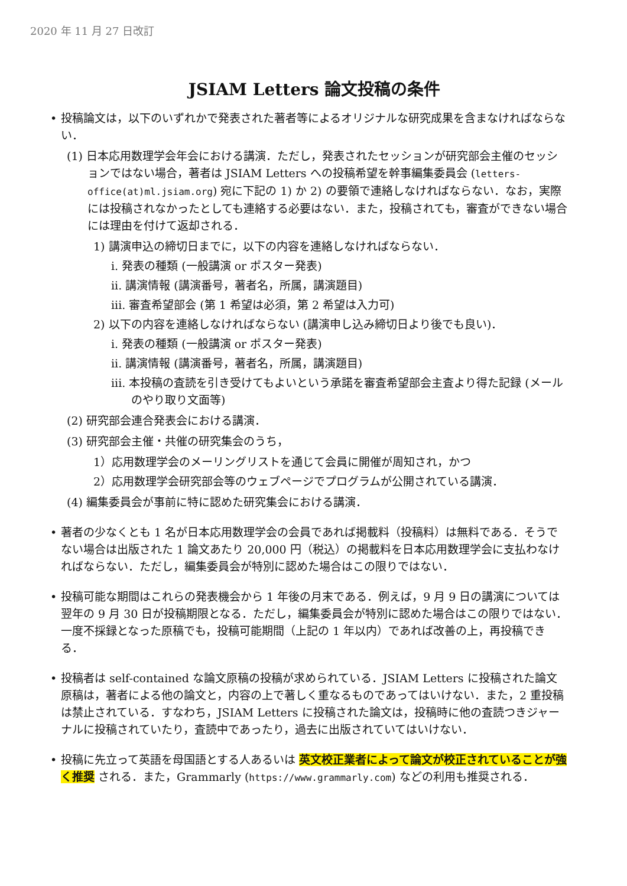2020 年 11 月 27 日改訂
JSIAM Letters 論文投稿の条件
投稿論文は，以下のいずれかで発表された著者等によるオリジナルな研究成果を含まなければならない．
(1) 日本応用数理学会年会における講演．ただし，発表されたセッションが研究部会主催のセッションではない場合，著者は JSIAM Letters への投稿希望を幹事編集委員会 (letters-office(at)ml.jsiam.org) 宛に下記の 1) か 2) の要領で連絡しなければならない．なお，実際には投稿されなかったとしても連絡する必要はない．また，投稿されても，審査ができない場合には理由を付けて返却される．
1) 講演申込の締切日までに，以下の内容を連絡しなければならない．
i. 発表の種類 (一般講演 or ポスター発表)
ii. 講演情報 (講演番号，著者名，所属，講演題目)
iii. 審査希望部会 (第 1 希望は必須，第 2 希望は入力可)
2) 以下の内容を連絡しなければならない (講演申し込み締切日より後でも良い)．
i. 発表の種類 (一般講演 or ポスター発表)
ii. 講演情報 (講演番号，著者名，所属，講演題目)
iii. 本投稿の査読を引き受けてもよいという承諾を審査希望部会主査より得た記録 (メールのやり取り文面等)
(2) 研究部会連合発表会における講演．
(3) 研究部会主催・共催の研究集会のうち，
1）応用数理学会のメーリングリストを通じて会員に開催が周知され，かつ
2）応用数理学会研究部会等のウェブページでプログラムが公開されている講演．
(4) 編集委員会が事前に特に認めた研究集会における講演．
著者の少なくとも 1 名が日本応用数理学会の会員であれば掲載料（投稿料）は無料である．そうでない場合は出版された 1 論文あたり 20,000 円（税込）の掲載料を日本応用数理学会に支払わなければならない．ただし，編集委員会が特別に認めた場合はこの限りではない．
投稿可能な期間はこれらの発表機会から 1 年後の月末である．例えば，9 月 9 日の講演については翌年の 9 月 30 日が投稿期限となる．ただし，編集委員会が特別に認めた場合はこの限りではない．一度不採録となった原稿でも，投稿可能期間（上記の 1 年以内）であれば改善の上，再投稿できる．
投稿者は self-contained な論文原稿の投稿が求められている．JSIAM Letters に投稿された論文原稿は，著者による他の論文と，内容の上で著しく重なるものであってはいけない．また，2 重投稿は禁止されている．すなわち，JSIAM Letters に投稿された論文は，投稿時に他の査読つきジャーナルに投稿されていたり，査読中であったり，過去に出版されていてはいけない．
投稿に先立って英語を母国語とする人あるいは 英文校正業者によって論文が校正されていることが強く推奨 される．また，Grammarly (https://www.grammarly.com) などの利用も推奨される．